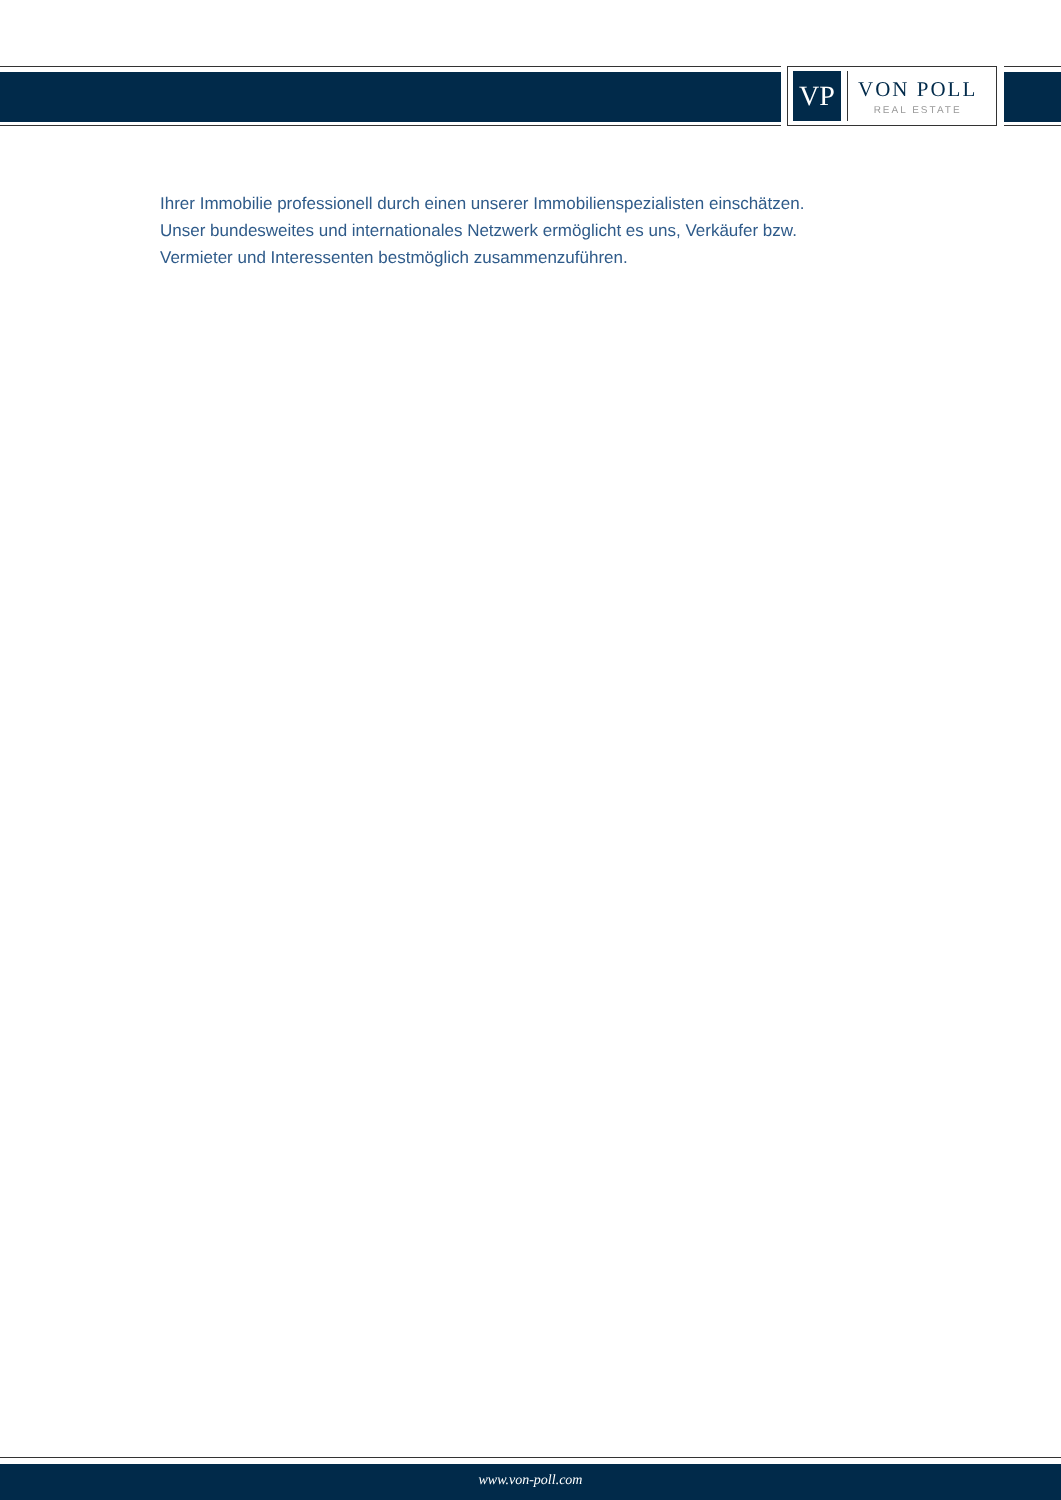VP
VON POLL
REAL ESTATE
Ihrer Immobilie professionell durch einen unserer Immobilienspezialisten einschätzen.
Unser bundesweites und internationales Netzwerk ermöglicht es uns, Verkäufer bzw.
Vermieter und Interessenten bestmöglich zusammenzuführen.
www.von-poll.com